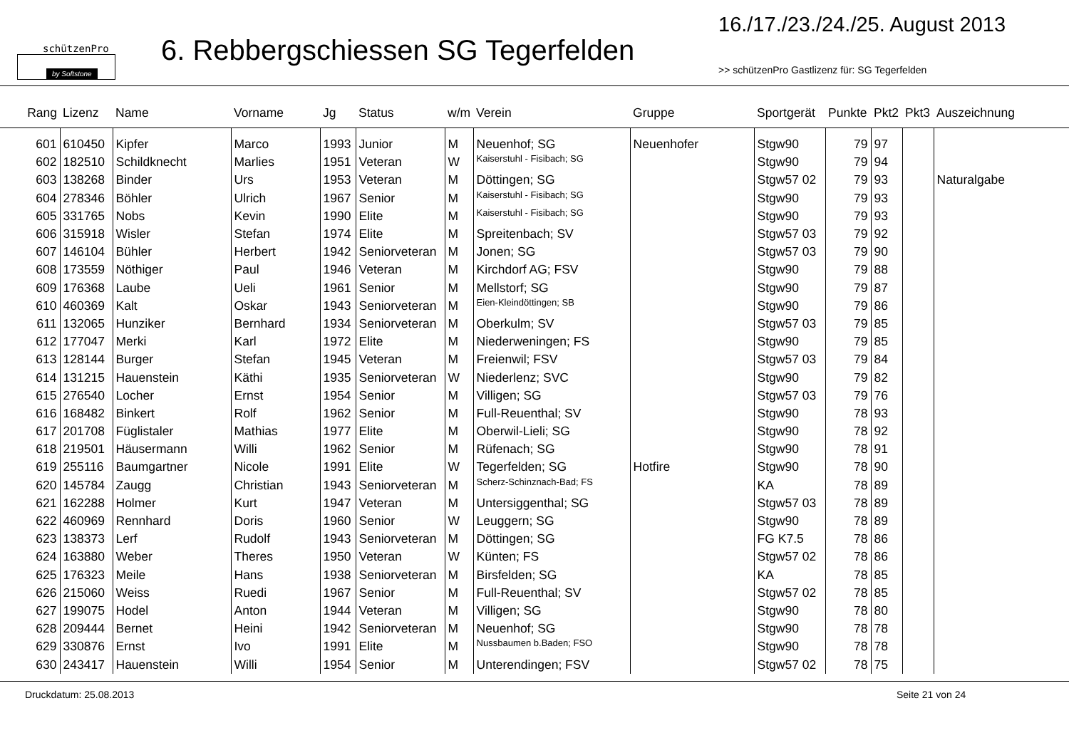schützenPro
by Softstone
6. Rebbergschiessen SG Tegerfelden
16./17./23./24./25. August 2013
>> schützenPro Gastlizenz für: SG Tegerfelden
| Rang | Lizenz | Name | Vorname | Jg | Status | w/m | Verein | Gruppe | Sportgerät | Punkte | Pkt2 | Pkt3 | Auszeichnung |
| --- | --- | --- | --- | --- | --- | --- | --- | --- | --- | --- | --- | --- | --- |
| 601 | 610450 | Kipfer | Marco | 1993 | Junior | M | Neuenhof; SG | Neuenhofer | Stgw90 | 79 | 97 | | |
| 602 | 182510 | Schildknecht | Marlies | 1951 | Veteran | W | Kaiserstuhl - Fisibach; SG | | Stgw90 | 79 | 94 | | |
| 603 | 138268 | Binder | Urs | 1953 | Veteran | M | Döttingen; SG | | Stgw57 02 | 79 | 93 | | Naturalgabe |
| 604 | 278346 | Böhler | Ulrich | 1967 | Senior | M | Kaiserstuhl - Fisibach; SG | | Stgw90 | 79 | 93 | | |
| 605 | 331765 | Nobs | Kevin | 1990 | Elite | M | Kaiserstuhl - Fisibach; SG | | Stgw90 | 79 | 93 | | |
| 606 | 315918 | Wisler | Stefan | 1974 | Elite | M | Spreitenbach; SV | | Stgw57 03 | 79 | 92 | | |
| 607 | 146104 | Bühler | Herbert | 1942 | Seniorveteran | M | Jonen; SG | | Stgw57 03 | 79 | 90 | | |
| 608 | 173559 | Nöthiger | Paul | 1946 | Veteran | M | Kirchdorf AG; FSV | | Stgw90 | 79 | 88 | | |
| 609 | 176368 | Laube | Ueli | 1961 | Senior | M | Mellstorf; SG | | Stgw90 | 79 | 87 | | |
| 610 | 460369 | Kalt | Oskar | 1943 | Seniorveteran | M | Eien-Kleindöttingen; SB | | Stgw90 | 79 | 86 | | |
| 611 | 132065 | Hunziker | Bernhard | 1934 | Seniorveteran | M | Oberkulm; SV | | Stgw57 03 | 79 | 85 | | |
| 612 | 177047 | Merki | Karl | 1972 | Elite | M | Niederweningen; FS | | Stgw90 | 79 | 85 | | |
| 613 | 128144 | Burger | Stefan | 1945 | Veteran | M | Freienwil; FSV | | Stgw57 03 | 79 | 84 | | |
| 614 | 131215 | Hauenstein | Käthi | 1935 | Seniorveteran | W | Niederlenz; SVC | | Stgw90 | 79 | 82 | | |
| 615 | 276540 | Locher | Ernst | 1954 | Senior | M | Villigen; SG | | Stgw57 03 | 79 | 76 | | |
| 616 | 168482 | Binkert | Rolf | 1962 | Senior | M | Full-Reuenthal; SV | | Stgw90 | 78 | 93 | | |
| 617 | 201708 | Füglistaler | Mathias | 1977 | Elite | M | Oberwil-Lieli; SG | | Stgw90 | 78 | 92 | | |
| 618 | 219501 | Häusermann | Willi | 1962 | Senior | M | Rüfenach; SG | | Stgw90 | 78 | 91 | | |
| 619 | 255116 | Baumgartner | Nicole | 1991 | Elite | W | Tegerfelden; SG | Hotfire | Stgw90 | 78 | 90 | | |
| 620 | 145784 | Zaugg | Christian | 1943 | Seniorveteran | M | Scherz-Schinznach-Bad; FS | | KA | 78 | 89 | | |
| 621 | 162288 | Holmer | Kurt | 1947 | Veteran | M | Untersiggenthal; SG | | Stgw57 03 | 78 | 89 | | |
| 622 | 460969 | Rennhard | Doris | 1960 | Senior | W | Leuggern; SG | | Stgw90 | 78 | 89 | | |
| 623 | 138373 | Lerf | Rudolf | 1943 | Seniorveteran | M | Döttingen; SG | | FG K7.5 | 78 | 86 | | |
| 624 | 163880 | Weber | Theres | 1950 | Veteran | W | Künten; FS | | Stgw57 02 | 78 | 86 | | |
| 625 | 176323 | Meile | Hans | 1938 | Seniorveteran | M | Birsfelden; SG | | KA | 78 | 85 | | |
| 626 | 215060 | Weiss | Ruedi | 1967 | Senior | M | Full-Reuenthal; SV | | Stgw57 02 | 78 | 85 | | |
| 627 | 199075 | Hodel | Anton | 1944 | Veteran | M | Villigen; SG | | Stgw90 | 78 | 80 | | |
| 628 | 209444 | Bernet | Heini | 1942 | Seniorveteran | M | Neuenhof; SG | | Stgw90 | 78 | 78 | | |
| 629 | 330876 | Ernst | Ivo | 1991 | Elite | M | Nussbaumen b.Baden; FSO | | Stgw90 | 78 | 78 | | |
| 630 | 243417 | Hauenstein | Willi | 1954 | Senior | M | Unterendingen; FSV | | Stgw57 02 | 78 | 75 | | |
Druckdatum: 25.08.2013 Seite 21 von 24